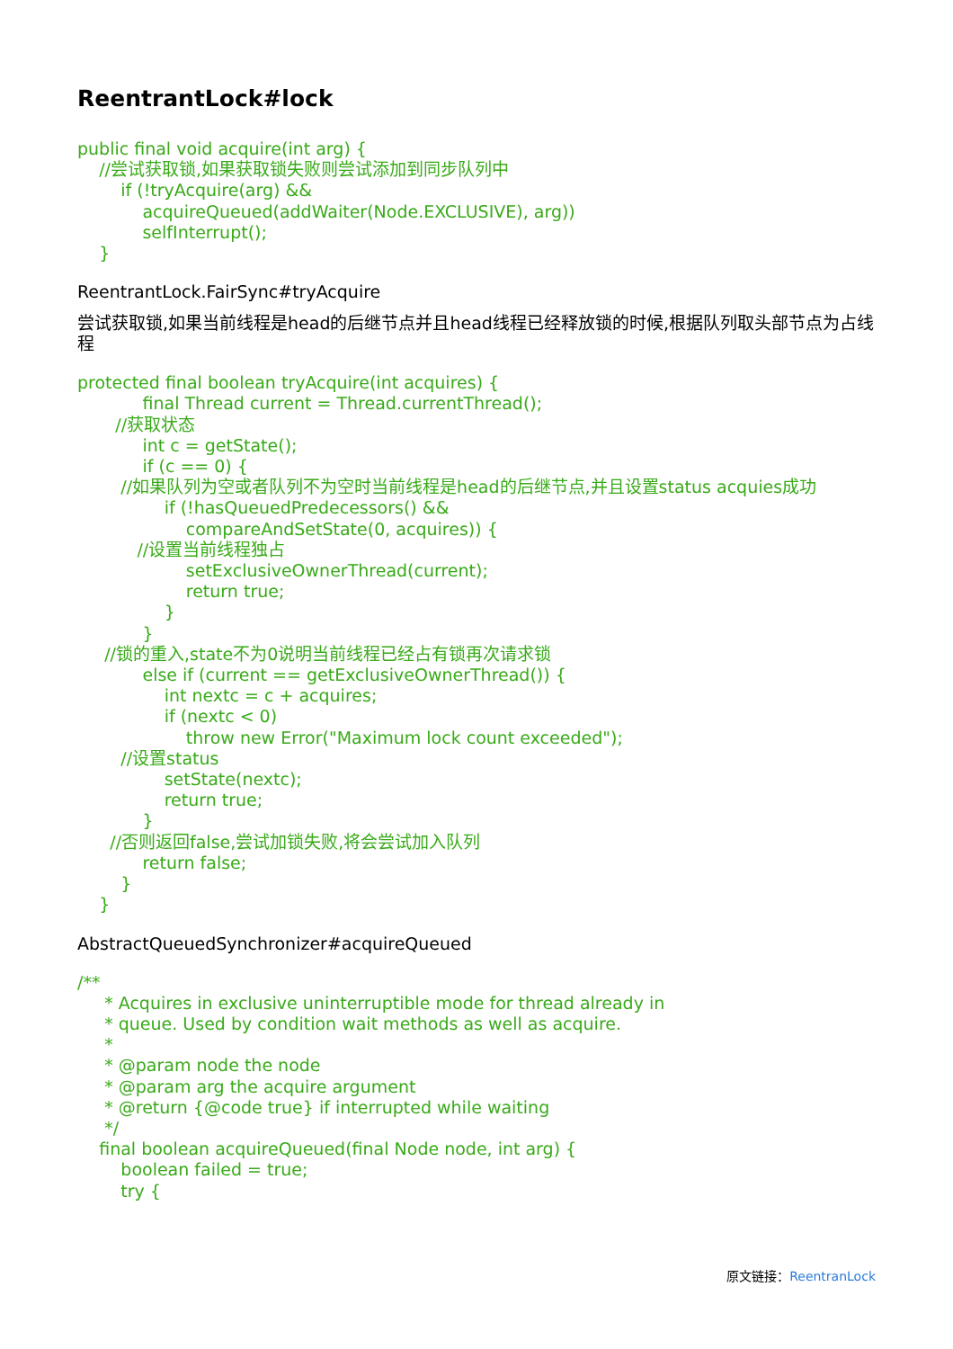ReentrantLock#lock
public final void acquire(int arg) { //尝试获取锁,如果获取锁失败则尝试添加到同步队列中 if (!tryAcquire(arg) && acquireQueued(addWaiter(Node.EXCLUSIVE), arg)) selfInterrupt(); }
ReentrantLock.FairSync#tryAcquire
尝试获取锁,如果当前线程是head的后继节点并且head线程已经释放锁的时候,根据队列取头部节点为占线程
protected final boolean tryAcquire(int acquires) { final Thread current = Thread.currentThread(); //获取状态 int c = getState(); if (c == 0) { //如果队列为空或者队列不为空时当前线程是head的后继节点,并且设置status acquies成功 if (!hasQueuedPredecessors() && compareAndSetState(0, acquires)) { //设置当前线程独占 setExclusiveOwnerThread(current); return true; } } //锁的重入,state不为0说明当前线程已经占有锁再次请求锁 else if (current == getExclusiveOwnerThread()) { int nextc = c + acquires; if (nextc < 0) throw new Error("Maximum lock count exceeded"); //设置status setState(nextc); return true; } //否则返回false,尝试加锁失败,将会尝试加入队列 return false; } }
AbstractQueuedSynchronizer#acquireQueued
/** * Acquires in exclusive uninterruptible mode for thread already in * queue. Used by condition wait methods as well as acquire. * * @param node the node * @param arg the acquire argument * @return {@code true} if interrupted while waiting */ final boolean acquireQueued(final Node node, int arg) { boolean failed = true; try {
原文链接：ReentranLock